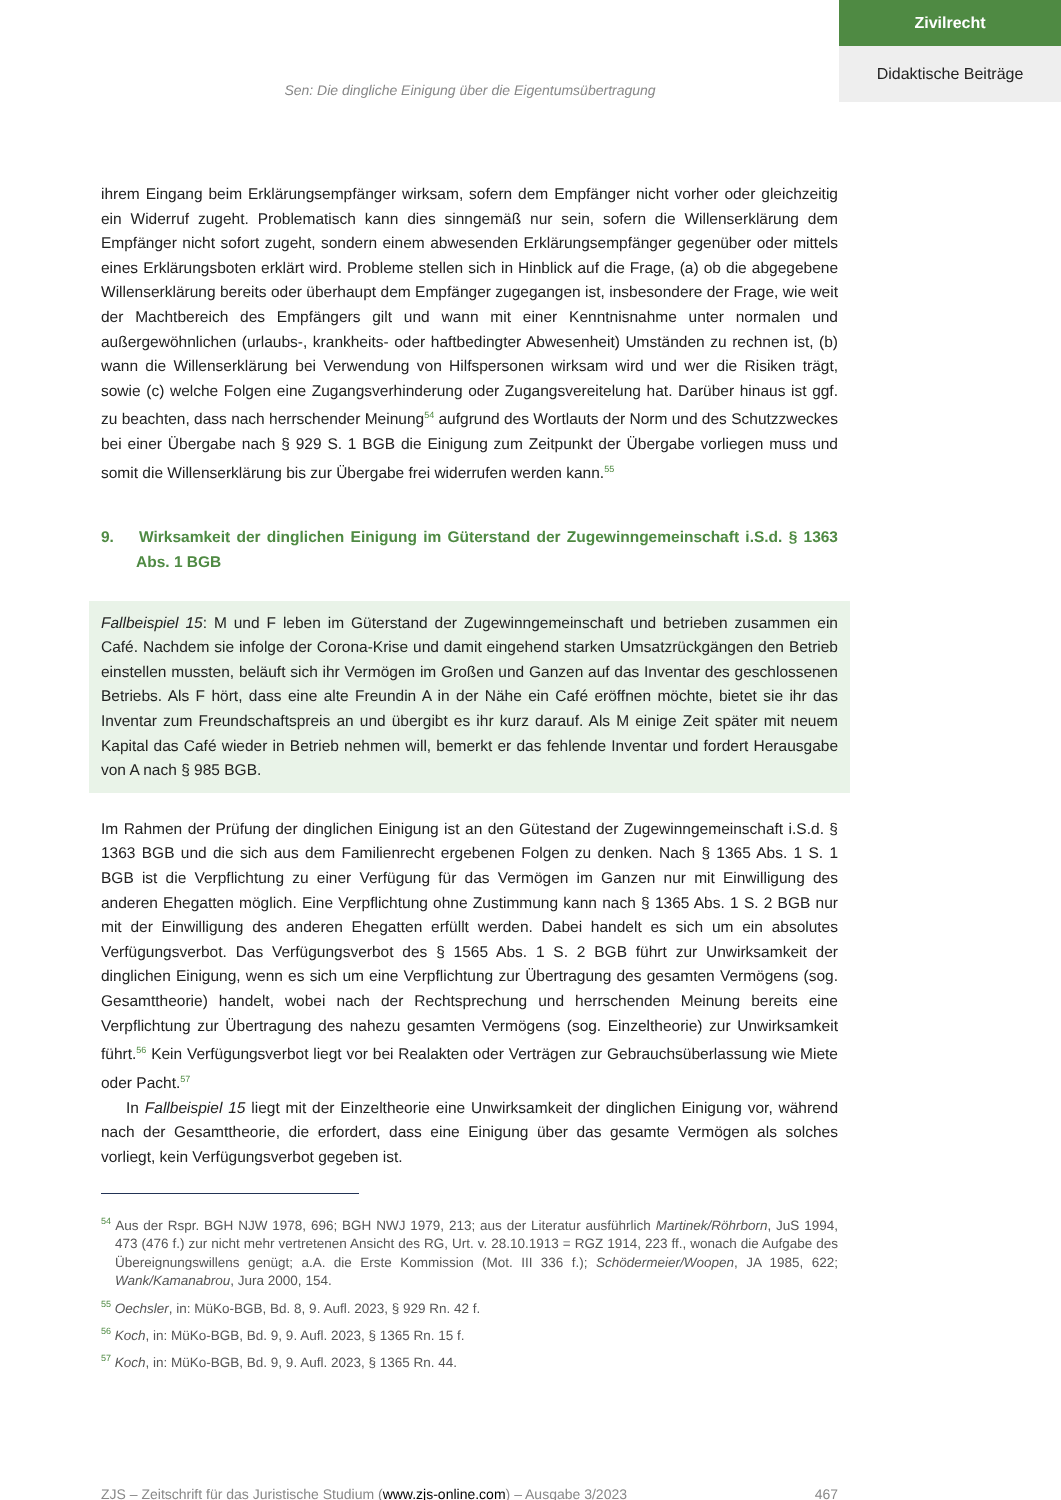Zivilrecht
Didaktische Beiträge
Sen: Die dingliche Einigung über die Eigentumsübertragung
ihrem Eingang beim Erklärungsempfänger wirksam, sofern dem Empfänger nicht vorher oder gleichzeitig ein Widerruf zugeht. Problematisch kann dies sinngemäß nur sein, sofern die Willenserklärung dem Empfänger nicht sofort zugeht, sondern einem abwesenden Erklärungsempfänger gegenüber oder mittels eines Erklärungsboten erklärt wird. Probleme stellen sich in Hinblick auf die Frage, (a) ob die abgegebene Willenserklärung bereits oder überhaupt dem Empfänger zugegangen ist, insbesondere der Frage, wie weit der Machtbereich des Empfängers gilt und wann mit einer Kenntnisnahme unter normalen und außergewöhnlichen (urlaubs-, krankheits- oder haftbedingter Abwesenheit) Umständen zu rechnen ist, (b) wann die Willenserklärung bei Verwendung von Hilfspersonen wirksam wird und wer die Risiken trägt, sowie (c) welche Folgen eine Zugangsverhinderung oder Zugangsvereitelung hat. Darüber hinaus ist ggf. zu beachten, dass nach herrschender Meinung<sup>54</sup> aufgrund des Wortlauts der Norm und des Schutzzweckes bei einer Übergabe nach § 929 S. 1 BGB die Einigung zum Zeitpunkt der Übergabe vorliegen muss und somit die Willenserklärung bis zur Übergabe frei widerrufen werden kann.<sup>55</sup>
9. Wirksamkeit der dinglichen Einigung im Güterstand der Zugewinngemeinschaft i.S.d. § 1363 Abs. 1 BGB
Fallbeispiel 15: M und F leben im Güterstand der Zugewinngemeinschaft und betrieben zusammen ein Café. Nachdem sie infolge der Corona-Krise und damit eingehend starken Umsatzrückgängen den Betrieb einstellen mussten, beläuft sich ihr Vermögen im Großen und Ganzen auf das Inventar des geschlossenen Betriebs. Als F hört, dass eine alte Freundin A in der Nähe ein Café eröffnen möchte, bietet sie ihr das Inventar zum Freundschaftspreis an und übergibt es ihr kurz darauf. Als M einige Zeit später mit neuem Kapital das Café wieder in Betrieb nehmen will, bemerkt er das fehlende Inventar und fordert Herausgabe von A nach § 985 BGB.
Im Rahmen der Prüfung der dinglichen Einigung ist an den Gütestand der Zugewinngemeinschaft i.S.d. § 1363 BGB und die sich aus dem Familienrecht ergebenen Folgen zu denken. Nach § 1365 Abs. 1 S. 1 BGB ist die Verpflichtung zu einer Verfügung für das Vermögen im Ganzen nur mit Einwilligung des anderen Ehegatten möglich. Eine Verpflichtung ohne Zustimmung kann nach § 1365 Abs. 1 S. 2 BGB nur mit der Einwilligung des anderen Ehegatten erfüllt werden. Dabei handelt es sich um ein absolutes Verfügungsverbot. Das Verfügungsverbot des § 1565 Abs. 1 S. 2 BGB führt zur Unwirksamkeit der dinglichen Einigung, wenn es sich um eine Verpflichtung zur Übertragung des gesamten Vermögens (sog. Gesamttheorie) handelt, wobei nach der Rechtsprechung und herrschenden Meinung bereits eine Verpflichtung zur Übertragung des nahezu gesamten Vermögens (sog. Einzeltheorie) zur Unwirksamkeit führt.<sup>56</sup> Kein Verfügungsverbot liegt vor bei Realakten oder Verträgen zur Gebrauchsüberlassung wie Miete oder Pacht.<sup>57</sup>
In Fallbeispiel 15 liegt mit der Einzeltheorie eine Unwirksamkeit der dinglichen Einigung vor, während nach der Gesamttheorie, die erfordert, dass eine Einigung über das gesamte Vermögen als solches vorliegt, kein Verfügungsverbot gegeben ist.
<sup>54</sup> Aus der Rspr. BGH NJW 1978, 696; BGH NWJ 1979, 213; aus der Literatur ausführlich Martinek/Röhrborn, JuS 1994, 473 (476 f.) zur nicht mehr vertretenen Ansicht des RG, Urt. v. 28.10.1913 = RGZ 1914, 223 ff., wonach die Aufgabe des Übereignungswillens genügt; a.A. die Erste Kommission (Mot. III 336 f.); Schödermeier/Woopen, JA 1985, 622; Wank/Kamanabrou, Jura 2000, 154.
<sup>55</sup> Oechsler, in: MüKo-BGB, Bd. 8, 9. Aufl. 2023, § 929 Rn. 42 f.
<sup>56</sup> Koch, in: MüKo-BGB, Bd. 9, 9. Aufl. 2023, § 1365 Rn. 15 f.
<sup>57</sup> Koch, in: MüKo-BGB, Bd. 9, 9. Aufl. 2023, § 1365 Rn. 44.
ZJS – Zeitschrift für das Juristische Studium (www.zjs-online.com) – Ausgabe 3/2023 467